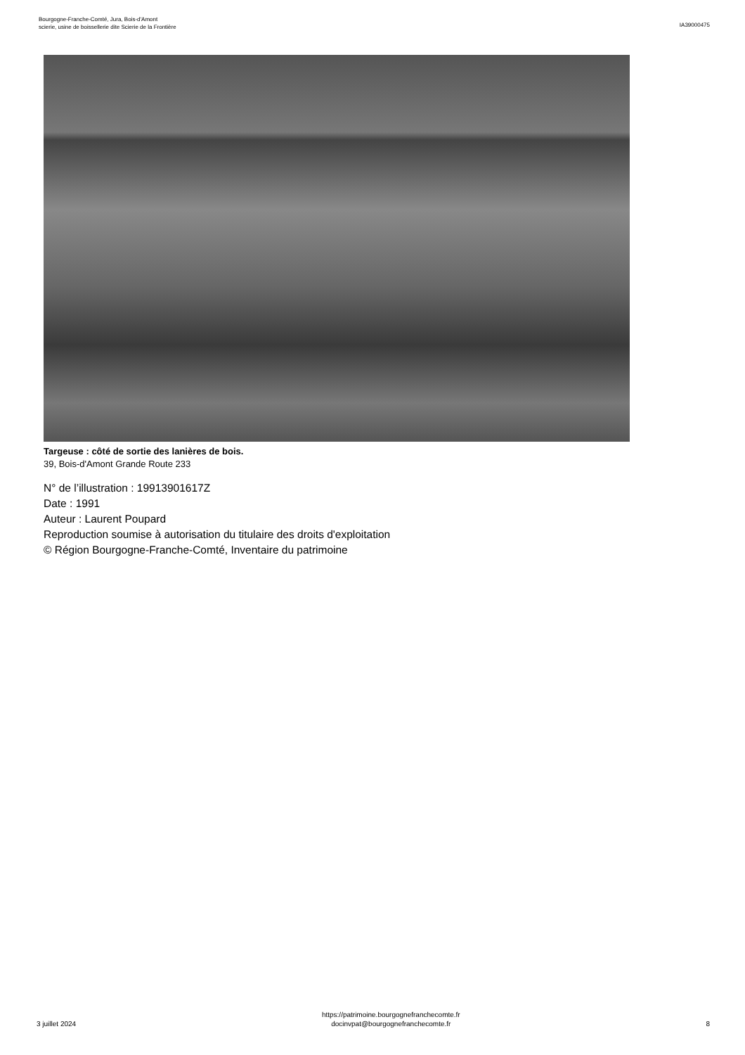Bourgogne-Franche-Comté, Jura, Bois-d'Amont
scierie, usine de boissellerie dite Scierie de la Frontière
IA39000475
Targeuse : côté de sortie des lanières de bois.
39, Bois-d'Amont Grande Route 233
N° de l’illustration : 19913901617Z
Date : 1991
Auteur : Laurent Poupard
Reproduction soumise à autorisation du titulaire des droits d'exploitation
© Région Bourgogne-Franche-Comté, Inventaire du patrimoine
3 juillet 2024
https://patrimoine.bourgognefranchecomte.fr
docinvpat@bourgognefranchecomte.fr
8